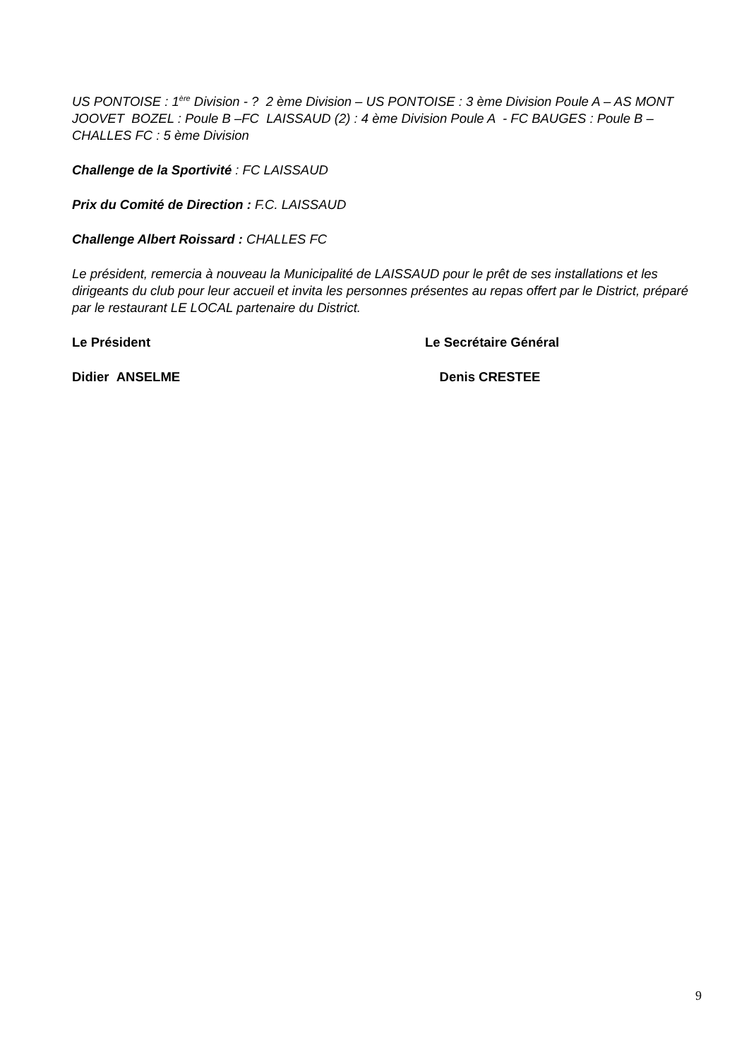US PONTOISE : 1<sup>ère</sup> Division - ? 2 ème Division – US PONTOISE : 3 ème Division Poule A – AS MONT JOOVET BOZEL : Poule B –FC LAISSAUD (2) : 4 ème Division Poule A - FC BAUGES : Poule B – CHALLES FC : 5 ème Division
Challenge de la Sportivité : FC LAISSAUD
Prix du Comité de Direction : F.C. LAISSAUD
Challenge Albert Roissard : CHALLES FC
Le président, remercia à nouveau la Municipalité de LAISSAUD pour le prêt de ses installations et les dirigeants du club pour leur accueil et invita les personnes présentes au repas offert par le District, préparé par le restaurant LE LOCAL partenaire du District.
Le Président Le Secrétaire Général
Didier ANSELME Denis CRESTEE
9